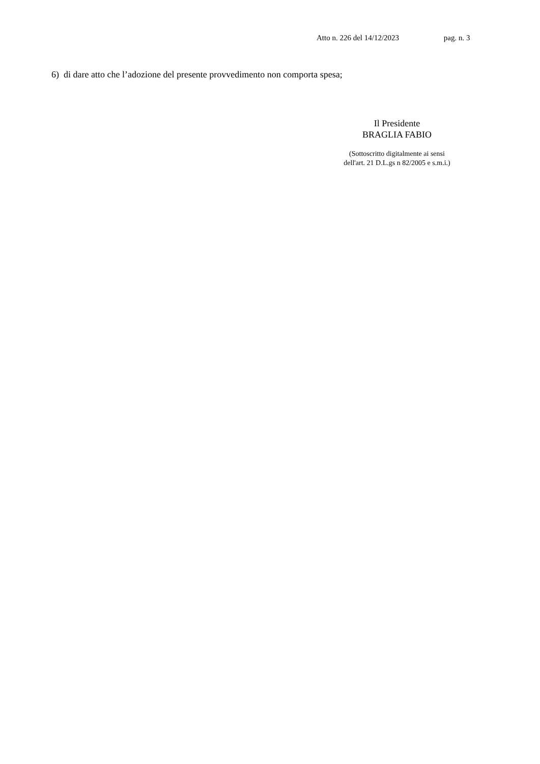Atto n. 226 del 14/12/2023 pag. n. 3
6) di dare atto che l’adozione del presente provvedimento non comporta spesa;
Il Presidente
BRAGLIA FABIO
(Sottoscritto digitalmente ai sensi
dell'art. 21 D.L.gs n 82/2005 e s.m.i.)